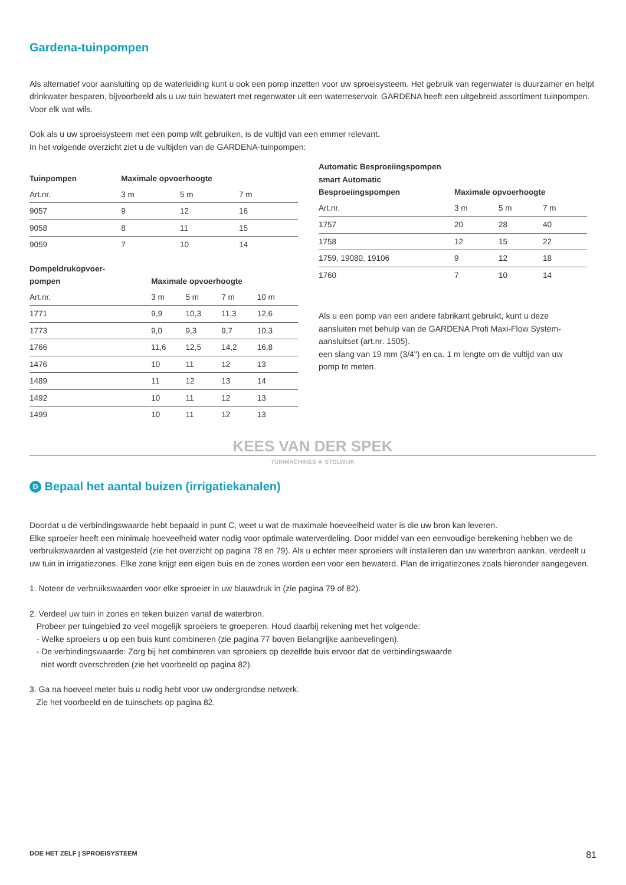Gardena-tuinpompen
Als alternatief voor aansluiting op de waterleiding kunt u ook een pomp inzetten voor uw sproeisysteem. Het gebruik van regenwater is duurzamer en helpt drinkwater besparen, bijvoorbeeld als u uw tuin bewatert met regenwater uit een waterreservoir. GARDENA heeft een uitgebreid assortiment tuinpompen. Voor elk wat wils.
Ook als u uw sproeisysteem met een pomp wilt gebruiken, is de vultijd van een emmer relevant.
In het volgende overzicht ziet u de vultijden van de GARDENA-tuinpompen:
| Tuinpompen | Maximale opvoerhoogte | | | |
| --- | --- | --- | --- | --- |
| Art.nr. | 3 m | 5 m | 7 m | |
| 9057 | 9 | 12 | 16 | |
| 9058 | 8 | 11 | 15 | |
| 9059 | 7 | 10 | 14 | |
| Dompeldrukopvoer- pompen | Maximale opvoerhoogte | | | |
| --- | --- | --- | --- | --- |
| Art.nr. | 3 m | 5 m | 7 m | 10 m |
| 1771 | 9,9 | 10,3 | 11,3 | 12,6 |
| 1773 | 9,0 | 9,3 | 9,7 | 10,3 |
| 1766 | 11,6 | 12,5 | 14,2 | 16,8 |
| 1476 | 10 | 11 | 12 | 13 |
| 1489 | 11 | 12 | 13 | 14 |
| 1492 | 10 | 11 | 12 | 13 |
| 1499 | 10 | 11 | 12 | 13 |
| Automatic Besproeiingspompen smart Automatic Besproeiingspompen | Maximale opvoerhoogte | | |
| --- | --- | --- | --- |
| Art.nr. | 3 m | 5 m | 7 m |
| 1757 | 20 | 28 | 40 |
| 1758 | 12 | 15 | 22 |
| 1759, 19080, 19106 | 9 | 12 | 18 |
| 1760 | 7 | 10 | 14 |
Als u een pomp van een andere fabrikant gebruikt, kunt u deze aansluiten met behulp van de GARDENA Profi Maxi-Flow System-aansluitset (art.nr. 1505).
een slang van 19 mm (3/4") en ca. 1 m lengte om de vultijd van uw pomp te meten.
KEES VAN DER SPEK
TUINMACHINES ★ STOLWIJK
D Bepaal het aantal buizen (irrigatiekanalen)
Doordat u de verbindingswaarde hebt bepaald in punt C, weet u wat de maximale hoeveelheid water is die uw bron kan leveren.
Elke sproeier heeft een minimale hoeveelheid water nodig voor optimale waterverdeling. Door middel van een eenvoudige berekening hebben we de verbruikswaarden al vastgesteld (zie het overzicht op pagina 78 en 79). Als u echter meer sproeiers wilt installeren dan uw waterbron aankan, verdeelt u uw tuin in irrigatiezones. Elke zone krijgt een eigen buis en de zones worden een voor een bewaterd. Plan de irrigatiezones zoals hieronder aangegeven.
1. Noteer de verbruikswaarden voor elke sproeier in uw blauwdruk in (zie pagina 79 of 82).
2. Verdeel uw tuin in zones en teken buizen vanaf de waterbron.
Probeer per tuingebied zo veel mogelijk sproeiers te groeperen. Houd daarbij rekening met het volgende:
- Welke sproeiers u op een buis kunt combineren (zie pagina 77 boven Belangrijke aanbevelingen).
- De verbindingswaarde: Zorg bij het combineren van sproeiers op dezelfde buis ervoor dat de verbindingswaarde
niet wordt overschreden (zie het voorbeeld op pagina 82).
3. Ga na hoeveel meter buis u nodig hebt voor uw ondergrondse netwerk.
Zie het voorbeeld en de tuinschets op pagina 82.
DOE HET ZELF | SPROEISYSTEEM 81